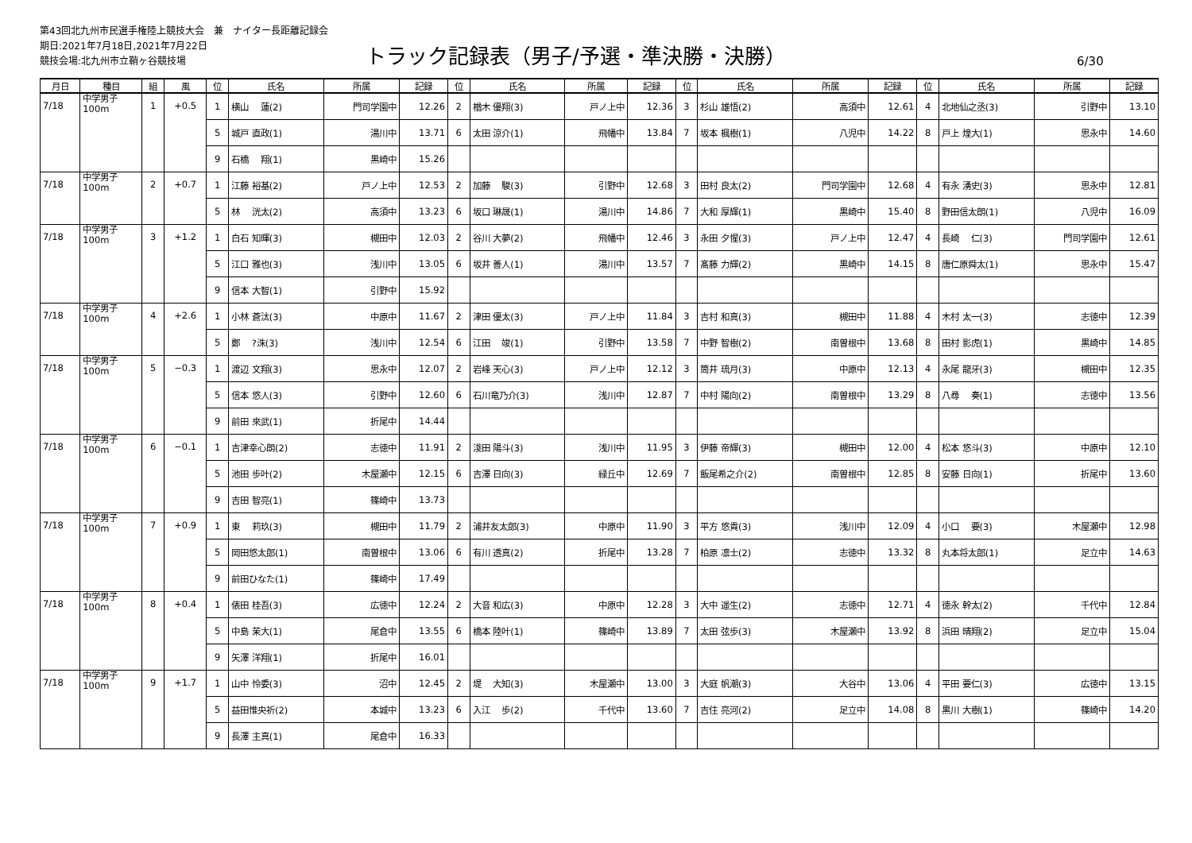第43回北九州市民選手権陸上競技大会　兼　ナイター長距離記録会
期日:2021年7月18日,2021年7月22日
競技会場:北九州市立鞘ヶ谷競技場
トラック記録表（男子/予選・準決勝・決勝）
6/30
| 月日 | 種目 | 組 | 風 | 位 | 氏名 | 所属 | 記録 | 位 | 氏名 | 所属 | 記録 | 位 | 氏名 | 所属 | 記録 | 位 | 氏名 | 所属 | 記録 |
| --- | --- | --- | --- | --- | --- | --- | --- | --- | --- | --- | --- | --- | --- | --- | --- | --- | --- | --- | --- |
| 7/18 | 中学男子 100m | 1 | +0.5 | 1 | 横山 蓮(2) | 門司学園中 | 12.26 | 2 | 楢木 優翔(3) | 戸ノ上中 | 12.36 | 3 | 杉山 雄悟(2) | 高須中 | 12.61 | 4 | 北地仙之丞(3) | 引野中 | 13.10 |
| | | | | 5 | 城戸 直政(1) | 湯川中 | 13.71 | 6 | 太田 涼介(1) | 飛幡中 | 13.84 | 7 | 坂本 楓樹(1) | 八児中 | 14.22 | 8 | 戸上 煌大(1) | 思永中 | 14.60 |
| | | | | 9 | 石橋 翔(1) | 黒崎中 | 15.26 | | | | | | | | | | | | |
| 7/18 | 中学男子 100m | 2 | +0.7 | 1 | 江藤 裕基(2) | 戸ノ上中 | 12.53 | 2 | 加藤 駿(3) | 引野中 | 12.68 | 3 | 田村 良太(2) | 門司学園中 | 12.68 | 4 | 有永 湧史(3) | 思永中 | 12.81 |
| | | | | 5 | 林 洸太(2) | 高須中 | 13.23 | 6 | 坂口 琳晟(1) | 湯川中 | 14.86 | 7 | 大和 厚輝(1) | 黒崎中 | 15.40 | 8 | 野田信太朗(1) | 八児中 | 16.09 |
| 7/18 | 中学男子 100m | 3 | +1.2 | 1 | 白石 知暉(3) | 槻田中 | 12.03 | 2 | 谷川 大夢(2) | 飛幡中 | 12.46 | 3 | 永田 夕惺(3) | 戸ノ上中 | 12.47 | 4 | 長崎 仁(3) | 門司学園中 | 12.61 |
| | | | | 5 | 江口 雅也(3) | 浅川中 | 13.05 | 6 | 坂井 善人(1) | 湯川中 | 13.57 | 7 | 髙藤 力輝(2) | 黒崎中 | 14.15 | 8 | 唐仁原舜太(1) | 思永中 | 15.47 |
| | | | | 9 | 信本 大智(1) | 引野中 | 15.92 | | | | | | | | | | | | |
| 7/18 | 中学男子 100m | 4 | +2.6 | 1 | 小林 蒼汰(3) | 中原中 | 11.67 | 2 | 津田 優太(3) | 戸ノ上中 | 11.84 | 3 | 吉村 和真(3) | 槻田中 | 11.88 | 4 | 木村 太一(3) | 志徳中 | 12.39 |
| | | | | 5 | 鄭 ?洙(3) | 浅川中 | 12.54 | 6 | 江田 竣(1) | 引野中 | 13.58 | 7 | 中野 智樹(2) | 南曽根中 | 13.68 | 8 | 田村 影虎(1) | 黒崎中 | 14.85 |
| 7/18 | 中学男子 100m | 5 | −0.3 | 1 | 渡辺 文翔(3) | 思永中 | 12.07 | 2 | 岩峰 天心(3) | 戸ノ上中 | 12.12 | 3 | 筒井 琉月(3) | 中原中 | 12.13 | 4 | 永尾 龍牙(3) | 槻田中 | 12.35 |
| | | | | 5 | 信本 悠人(3) | 引野中 | 12.60 | 6 | 石川竜乃介(3) | 浅川中 | 12.87 | 7 | 中村 陽向(2) | 南曽根中 | 13.29 | 8 | 八尋 奏(1) | 志徳中 | 13.56 |
| | | | | 9 | 前田 來武(1) | 折尾中 | 14.44 | | | | | | | | | | | | |
| 7/18 | 中学男子 100m | 6 | −0.1 | 1 | 吉津幸心朗(2) | 志徳中 | 11.91 | 2 | 淺田 陽斗(3) | 浅川中 | 11.95 | 3 | 伊藤 帝輝(3) | 槻田中 | 12.00 | 4 | 松本 悠斗(3) | 中原中 | 12.10 |
| | | | | 5 | 池田 歩叶(2) | 木屋瀬中 | 12.15 | 6 | 吉澤 日向(3) | 緑丘中 | 12.69 | 7 | 飯尾希之介(2) | 南曽根中 | 12.85 | 8 | 安藤 日向(1) | 折尾中 | 13.60 |
| | | | | 9 | 吉田 智亮(1) | 篠崎中 | 13.73 | | | | | | | | | | | | |
| 7/18 | 中学男子 100m | 7 | +0.9 | 1 | 東 莉玖(3) | 槻田中 | 11.79 | 2 | 浦井友太郎(3) | 中原中 | 11.90 | 3 | 平方 悠貴(3) | 浅川中 | 12.09 | 4 | 小口 要(3) | 木屋瀬中 | 12.98 |
| | | | | 5 | 岡田悠太郎(1) | 南曽根中 | 13.06 | 6 | 有川 透真(2) | 折尾中 | 13.28 | 7 | 柏原 凛士(2) | 志徳中 | 13.32 | 8 | 丸本将太郎(1) | 足立中 | 14.63 |
| | | | | 9 | 前田ひなた(1) | 篠崎中 | 17.49 | | | | | | | | | | | | |
| 7/18 | 中学男子 100m | 8 | +0.4 | 1 | 俵田 桂吾(3) | 広徳中 | 12.24 | 2 | 大音 和広(3) | 中原中 | 12.28 | 3 | 大中 遥生(2) | 志徳中 | 12.71 | 4 | 徳永 幹太(2) | 千代中 | 12.84 |
| | | | | 5 | 中島 茉大(1) | 尾倉中 | 13.55 | 6 | 橋本 陸叶(1) | 篠崎中 | 13.89 | 7 | 太田 弦歩(3) | 木屋瀬中 | 13.92 | 8 | 浜田 晴翔(2) | 足立中 | 15.04 |
| | | | | 9 | 矢澤 洋翔(1) | 折尾中 | 16.01 | | | | | | | | | | | | |
| 7/18 | 中学男子 100m | 9 | +1.7 | 1 | 山中 怜委(3) | 沼中 | 12.45 | 2 | 堤 大知(3) | 木屋瀬中 | 13.00 | 3 | 大庭 帆潮(3) | 大谷中 | 13.06 | 4 | 平田 要仁(3) | 広徳中 | 13.15 |
| | | | | 5 | 益田惟央祈(2) | 本城中 | 13.23 | 6 | 入江 歩(2) | 千代中 | 13.60 | 7 | 吉住 亮河(2) | 足立中 | 14.08 | 8 | 黒川 大樹(1) | 篠崎中 | 14.20 |
| | | | | 9 | 長澤 主真(1) | 尾倉中 | 16.33 | | | | | | | | | | | | |